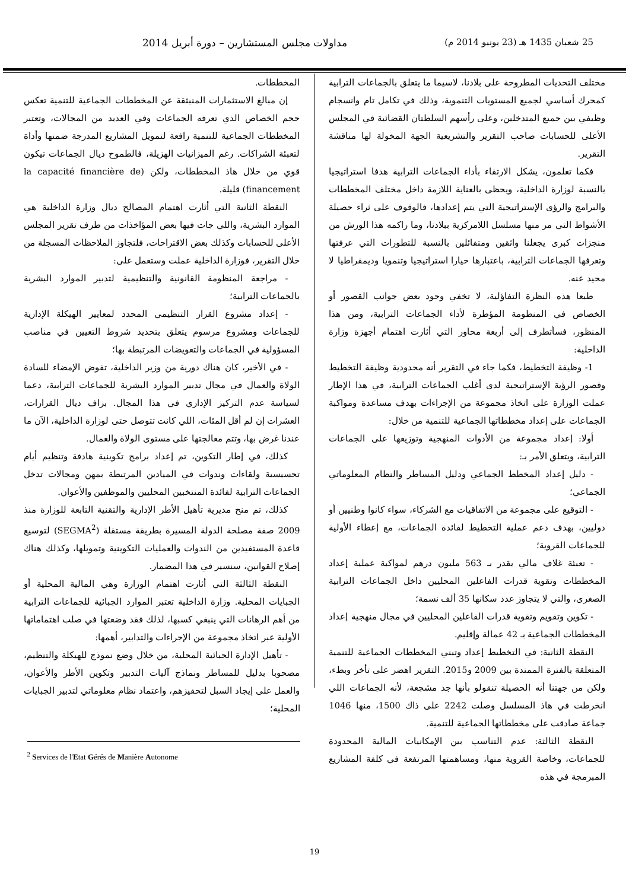25 شعبان 1435 هـ (23 يونيو 2014 م) مداولات مجلس المستشارين – دورة أبريل 2014
مختلف التحديات المطروحة على بلادنا، لاسيما ما يتعلق بالجماعات الترابية كمحرك أساسي لجميع المستويات التنموية، وذلك في تكامل تام وانسجام وظيفي بين جميع المتدخلين، وعلى رأسهم السلطتان القضائية في المجلس الأعلى للحسابات صاحب التقرير والتشريعية الجهة المخولة لها مناقشة التقرير.
فكما تعلمون، يشكل الارتقاء بأداء الجماعات الترابية هدفا استراتيجيا بالنسبة لوزارة الداخلية، ويحظى بالعناية اللازمة داخل مختلف المخططات والبرامج والرؤى الإستراتيجية التي يتم إعدادها، فالوقوف على ثراء حصيلة الأشواط التي مر منها مسلسل اللامركزية ببلادنا، وما راكمه هذا الورش من منجزات كبرى يجعلنا واثقين ومتفائلين بالنسبة للتطورات التي عرفتها وتعرفها الجماعات الترابية، باعتبارها خيارا استراتيجيا وتنمويا وديمقراطيا لا محيد عنه.
طبعا هذه النظرة التفاؤلية، لا تخفي وجود بعض جوانب القصور أو الخصاص في المنظومة المؤطرة لأداء الجماعات الترابية، ومن هذا المنظور، فسأتطرف إلى أربعة محاور التي أثارت اهتمام أجهزة وزارة الداخلية:
1- وظيفة التخطيط، فكما جاء في التقرير أنه محدودية وظيفة التخطيط وقصور الرؤية الإستراتيجية لدى أغلب الجماعات الترابية، في هذا الإطار عملت الوزارة على اتخاذ مجموعة من الإجراءات بهدف مساعدة ومواكبة الجماعات على إعداد مخططاتها الجماعية للتنمية من خلال:
أولا: إعداد مجموعة من الأدوات المنهجية وتوزيعها على الجماعات الترابية، ويتعلق الأمر بـ:
- دليل إعداد المخطط الجماعي ودليل المساطر والنظام المعلوماتي الجماعي؛
- التوقيع على مجموعة من الاتفاقيات مع الشركاء، سواء كانوا وطنيين أو دوليين، بهدف دعم عملية التخطيط لفائدة الجماعات، مع إعطاء الأولية للجماعات القروية؛
- تعبئة غلاف مالي يقدر بـ 563 مليون درهم لمواكبة عملية إعداد المخططات وتقوية قدرات الفاعلين المحليين داخل الجماعات الترابية الصغرى، والتي لا يتجاوز عدد سكانها 35 ألف نسمة؛
- تكوين وتقويم وتقوية قدرات الفاعلين المحليين في مجال منهجية إعداد المخططات الجماعية بـ 42 عمالة وإقليم.
النقطة الثانية: في التخطيط إعداد وتبني المخططات الجماعية للتنمية المتعلقة بالفترة الممتدة بين 2009 و2015. التقرير اهضر على تأخر وبطء، ولكن من جهتنا أنه الحصيلة تنقولو بأنها جد مشجعة، لأنه الجماعات اللي انخرطت في هاذ المسلسل وصلت 2242 على ذاك 1500، منها 1046 جماعة صادقت على مخططاتها الجماعية للتنمية.
النقطة الثالثة: عدم التناسب بين الإمكانيات المالية المحدودة للجماعات، وخاصة القروية منها، ومساهمتها المرتفعة في كلفة المشاريع المبرمجة في هذه
المخططات.
إن مبالغ الاستثمارات المنبثقة عن المخططات الجماعية للتنمية تعكس حجم الخصاص الذي تعرفه الجماعات وفي العديد من المجالات، وتعتبر المخططات الجماعية للتنمية رافعة لتمويل المشاريع المدرجة ضمنها وأداة لتعبئة الشراكات. رغم الميزانيات الهزيلة، فالطموح ديال الجماعات تيكون قوي من خلال هاذ المخططات، ولكن (la capacité financière de financement) قليلة.
النقطة الثانية التي أثارت اهتمام المصالح ديال وزارة الداخلية هي الموارد البشرية، واللي جات فيها بعض المؤاخذات من طرف تقرير المجلس الأعلى للحسابات وكذلك بعض الاقتراحات، فلتجاوز الملاحظات المسجلة من خلال التقرير، فوزارة الداخلية عملت وستعمل على:
- مراجعة المنظومة القانونية والتنظيمية لتدبير الموارد البشرية بالجماعات الترابية؛
- إعداد مشروع القرار التنظيمي المحدد لمعايير الهيكلة الإدارية للجماعات ومشروع مرسوم يتعلق بتحديد شروط التعيين في مناصب المسؤولية في الجماعات والتعويضات المرتبطة بها؛
- في الأخير، كان هناك دورية من وزير الداخلية، تفوض الإمضاء للسادة الولاة والعمال في مجال تدبير الموارد البشرية للجماعات الترابية، دعما لسياسة عدم التركيز الإداري في هذا المجال. بزاف ديال القرارات، العشرات إن لم أقل المئات، اللي كانت تتوصل حتى لوزارة الداخلية، الآن ما عندنا غرض بها، وتتم معالجتها على مستوى الولاة والعمال.
كذلك، في إطار التكوين، تم إعداد برامج تكوينية هادفة وتنظيم أيام تحسيسية ولقاءات وندوات في الميادين المرتبطة بمهن ومجالات تدخل الجماعات الترابية لفائدة المنتخبين المحليين والموظفين والأعوان.
كذلك، تم منح مديرية تأهيل الأطر الإدارية والتقنية التابعة للوزارة منذ 2009 صفة مصلحة الدولة المسيرة بطريقة مستقلة (SEGMA<sup>2</sup>) لتوسيع قاعدة المستفيدين من الندوات والعمليات التكوينية وتمويلها، وكذلك هناك إصلاح القوانين، سنسير في هذا المضمار.
النقطة الثالثة التي أثارت اهتمام الوزارة وهي المالية المحلية أو الجبايات المحلية. وزارة الداخلية تعتبر الموارد الجبائية للجماعات الترابية من أهم الرهانات التي ينبغي كسبها، لذلك فقد وضعتها في صلب اهتماماتها الأولية عبر اتخاذ مجموعة من الإجراءات والتدابير، أهمها:
- تأهيل الإدارة الجبائية المحلية، من خلال وضع نموذج للهيكلة والتنظيم، مصحوبا بدليل للمساطر ونماذج آليات التدبير وتكوين الأطر والأعوان، والعمل على إيجاد السبل لتحفيزهم، واعتماد نظام معلوماتي لتدبير الجبايات المحلية؛
<sup>2</sup> Services de l'Etat Gérés de Manière Autonome
19